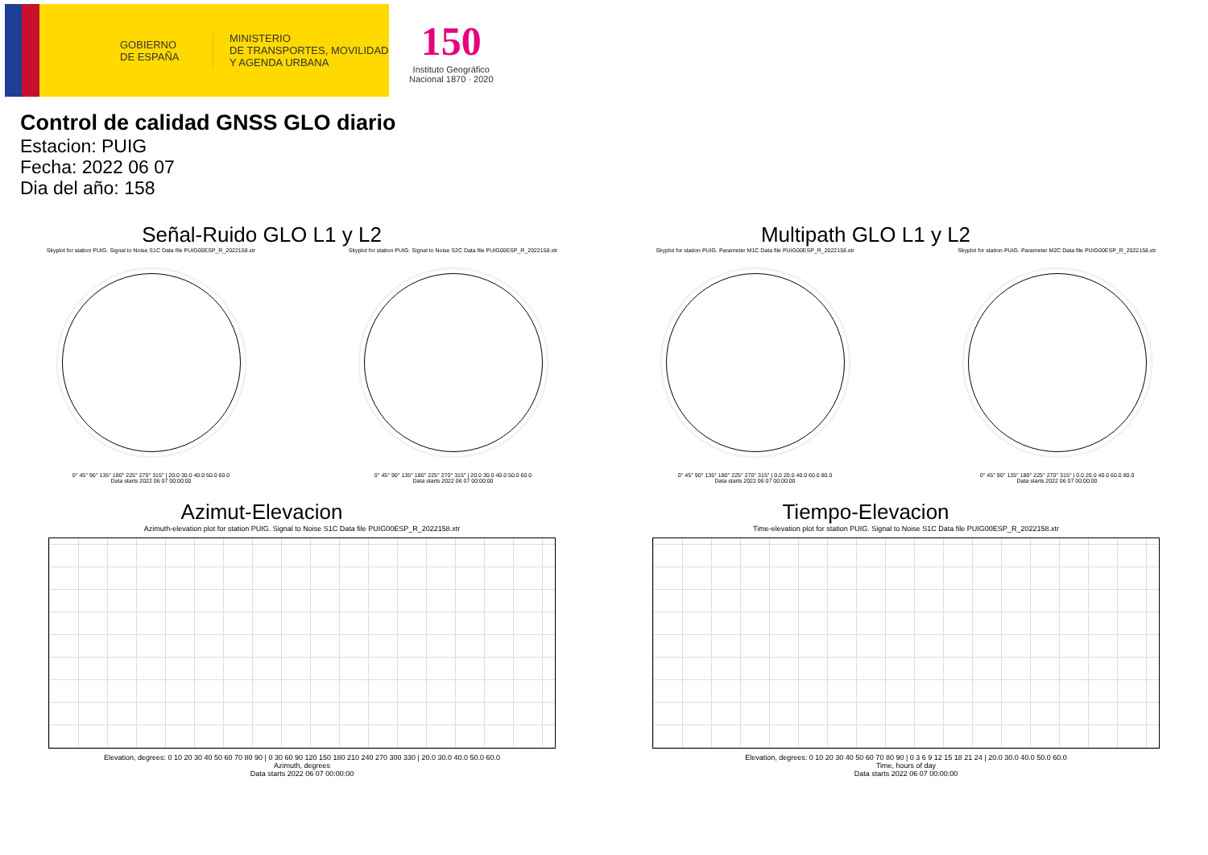GOBIERNO
DE ESPAÑA
MINISTERIO
DE TRANSPORTES, MOVILIDAD
Y AGENDA URBANA
150
Instituto Geográfico
Nacional 1870 · 2020
Control de calidad GNSS GLO diario
Estacion: PUIG
Fecha: 2022 06 07
Dia del año: 158
Señal-Ruido GLO L1 y L2
Skyplot for station PUIG. Signal to Noise S1C Data file PUIG00ESP_R_2022158.xtr
0° 45° 90° 135° 180° 225° 270° 315° | 20.0 30.0 40.0 50.0 60.0
Data starts 2022 06 07 00:00:00
Skyplot for station PUIG. Signal to Noise S2C Data file PUIG00ESP_R_2022158.xtr
0° 45° 90° 135° 180° 225° 270° 315° | 20.0 30.0 40.0 50.0 60.0
Data starts 2022 06 07 00:00:00
Multipath GLO L1 y L2
Skyplot for station PUIG. Parameter M1C Data file PUIG00ESP_R_2022158.xtr
0° 45° 90° 135° 180° 225° 270° 315° | 0.0 20.0 40.0 60.0 80.0
Data starts 2022 06 07 00:00:00
Skyplot for station PUIG. Parameter M2C Data file PUIG00ESP_R_2022158.xtr
0° 45° 90° 135° 180° 225° 270° 315° | 0.0 20.0 40.0 60.0 80.0
Data starts 2022 06 07 00:00:00
Azimut-Elevacion
Azimuth-elevation plot for station PUIG. Signal to Noise S1C Data file PUIG00ESP_R_2022158.xtr
Elevation, degrees: 0 10 20 30 40 50 60 70 80 90 | 0 30 60 90 120 150 180 210 240 270 300 330 | 20.0 30.0 40.0 50.0 60.0
Azimuth, degrees
Data starts 2022 06 07 00:00:00
Tiempo-Elevacion
Time-elevation plot for station PUIG. Signal to Noise S1C Data file PUIG00ESP_R_2022158.xtr
Elevation, degrees: 0 10 20 30 40 50 60 70 80 90 | 0 3 6 9 12 15 18 21 24 | 20.0 30.0 40.0 50.0 60.0
Time, hours of day
Data starts 2022 06 07 00:00:00